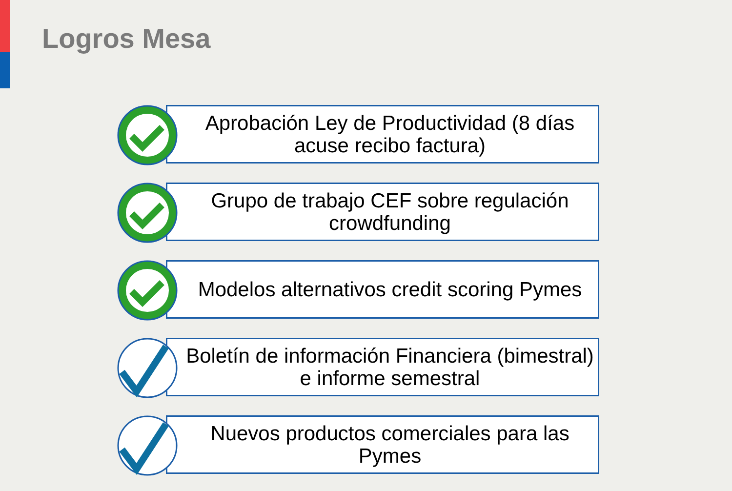Logros Mesa
Aprobación Ley de Productividad (8 días acuse recibo factura)
Grupo de trabajo CEF sobre regulación crowdfunding
Modelos alternativos credit scoring Pymes
Boletín de información Financiera (bimestral) e informe semestral
Nuevos productos comerciales para las Pymes